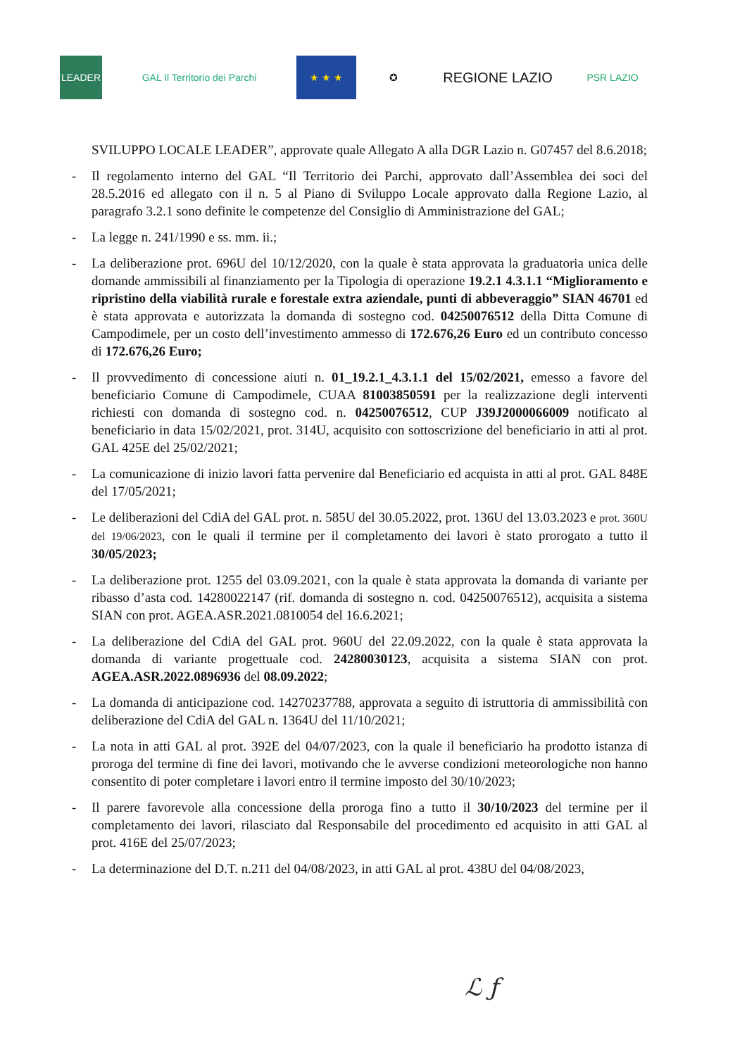LEADER GAL Il Territorio dei Parchi ★ ★ ★ ✪
REGIONE LAZIO
PSR LAZIO
SVILUPPO LOCALE LEADER”, approvate quale Allegato A alla DGR Lazio n. G07457 del 8.6.2018;
- Il regolamento interno del GAL “Il Territorio dei Parchi, approvato dall’Assemblea dei soci del 28.5.2016 ed allegato con il n. 5 al Piano di Sviluppo Locale approvato dalla Regione Lazio, al paragrafo 3.2.1 sono definite le competenze del Consiglio di Amministrazione del GAL;
- La legge n. 241/1990 e ss. mm. ii.;
- La deliberazione prot. 696U del 10/12/2020, con la quale è stata approvata la graduatoria unica delle domande ammissibili al finanziamento per la Tipologia di operazione 19.2.1 4.3.1.1 “Miglioramento e ripristino della viabilità rurale e forestale extra aziendale, punti di abbeveraggio” SIAN 46701 ed è stata approvata e autorizzata la domanda di sostegno cod. 04250076512 della Ditta Comune di Campodimele, per un costo dell’investimento ammesso di 172.676,26 Euro ed un contributo concesso di 172.676,26 Euro;
- Il provvedimento di concessione aiuti n. 01_19.2.1_4.3.1.1 del 15/02/2021, emesso a favore del beneficiario Comune di Campodimele, CUAA 81003850591 per la realizzazione degli interventi richiesti con domanda di sostegno cod. n. 04250076512, CUP J39J2000066009 notificato al beneficiario in data 15/02/2021, prot. 314U, acquisito con sottoscrizione del beneficiario in atti al prot. GAL 425E del 25/02/2021;
- La comunicazione di inizio lavori fatta pervenire dal Beneficiario ed acquista in atti al prot. GAL 848E del 17/05/2021;
- Le deliberazioni del CdiA del GAL prot. n. 585U del 30.05.2022, prot. 136U del 13.03.2023 e prot. 360U del 19/06/2023, con le quali il termine per il completamento dei lavori è stato prorogato a tutto il 30/05/2023;
- La deliberazione prot. 1255 del 03.09.2021, con la quale è stata approvata la domanda di variante per ribasso d’asta cod. 14280022147 (rif. domanda di sostegno n. cod. 04250076512), acquisita a sistema SIAN con prot. AGEA.ASR.2021.0810054 del 16.6.2021;
- La deliberazione del CdiA del GAL prot. 960U del 22.09.2022, con la quale è stata approvata la domanda di variante progettuale cod. 24280030123, acquisita a sistema SIAN con prot. AGEA.ASR.2022.0896936 del 08.09.2022;
- La domanda di anticipazione cod. 14270237788, approvata a seguito di istruttoria di ammissibilità con deliberazione del CdiA del GAL n. 1364U del 11/10/2021;
- La nota in atti GAL al prot. 392E del 04/07/2023, con la quale il beneficiario ha prodotto istanza di proroga del termine di fine dei lavori, motivando che le avverse condizioni meteorologiche non hanno consentito di poter completare i lavori entro il termine imposto del 30/10/2023;
- Il parere favorevole alla concessione della proroga fino a tutto il 30/10/2023 del termine per il completamento dei lavori, rilasciato dal Responsabile del procedimento ed acquisito in atti GAL al prot. 416E del 25/07/2023;
- La determinazione del D.T. n.211 del 04/08/2023, in atti GAL al prot. 438U del 04/08/2023,
ℒ ƒ